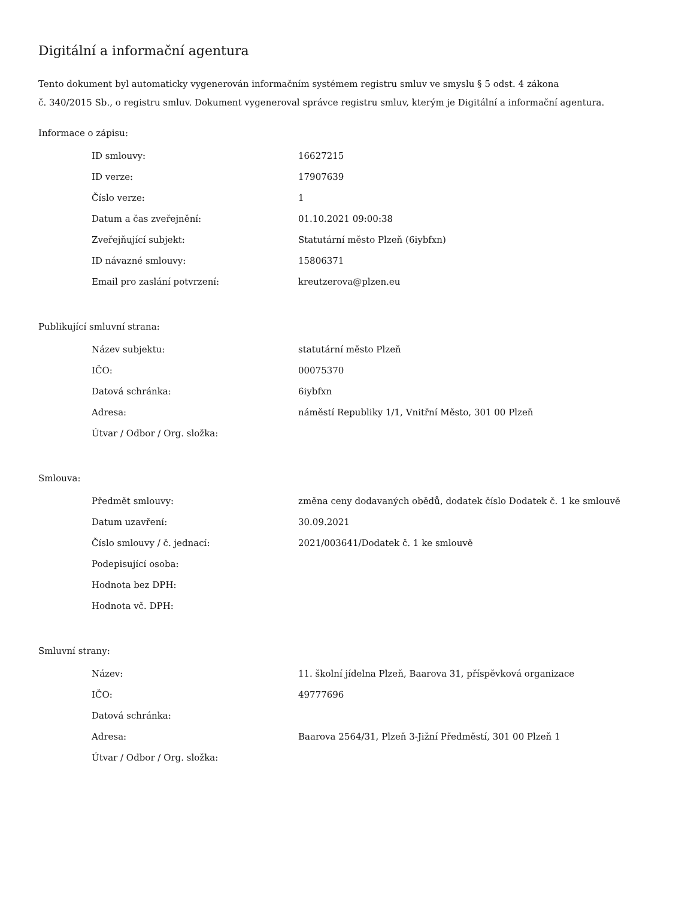Digitální a informační agentura
Tento dokument byl automaticky vygenerován informačním systémem registru smluv ve smyslu § 5 odst. 4 zákona
č. 340/2015 Sb., o registru smluv. Dokument vygeneroval správce registru smluv, kterým je Digitální a informační agentura.
Informace o zápisu:
| ID smlouvy: | 16627215 |
| ID verze: | 17907639 |
| Číslo verze: | 1 |
| Datum a čas zveřejnění: | 01.10.2021 09:00:38 |
| Zveřejňující subjekt: | Statutární město Plzeň (6iybfxn) |
| ID návazné smlouvy: | 15806371 |
| Email pro zaslání potvrzení: | kreutzerova@plzen.eu |
Publikující smluvní strana:
| Název subjektu: | statutární město Plzeň |
| IČO: | 00075370 |
| Datová schránka: | 6iybfxn |
| Adresa: | náměstí Republiky 1/1, Vnitřní Město, 301 00 Plzeň |
| Útvar / Odbor / Org. složka: | |
Smlouva:
| Předmět smlouvy: | změna ceny dodavaných obědů, dodatek číslo Dodatek č. 1 ke smlouvě |
| Datum uzavření: | 30.09.2021 |
| Číslo smlouvy / č. jednací: | 2021/003641/Dodatek č. 1 ke smlouvě |
| Podepisující osoba: | |
| Hodnota bez DPH: | |
| Hodnota vč. DPH: | |
Smluvní strany:
| Název: | 11. školní jídelna Plzeň, Baarova 31, příspěvková organizace |
| IČO: | 49777696 |
| Datová schránka: | |
| Adresa: | Baarova 2564/31, Plzeň 3-Jižní Předměstí, 301 00 Plzeň 1 |
| Útvar / Odbor / Org. složka: | |